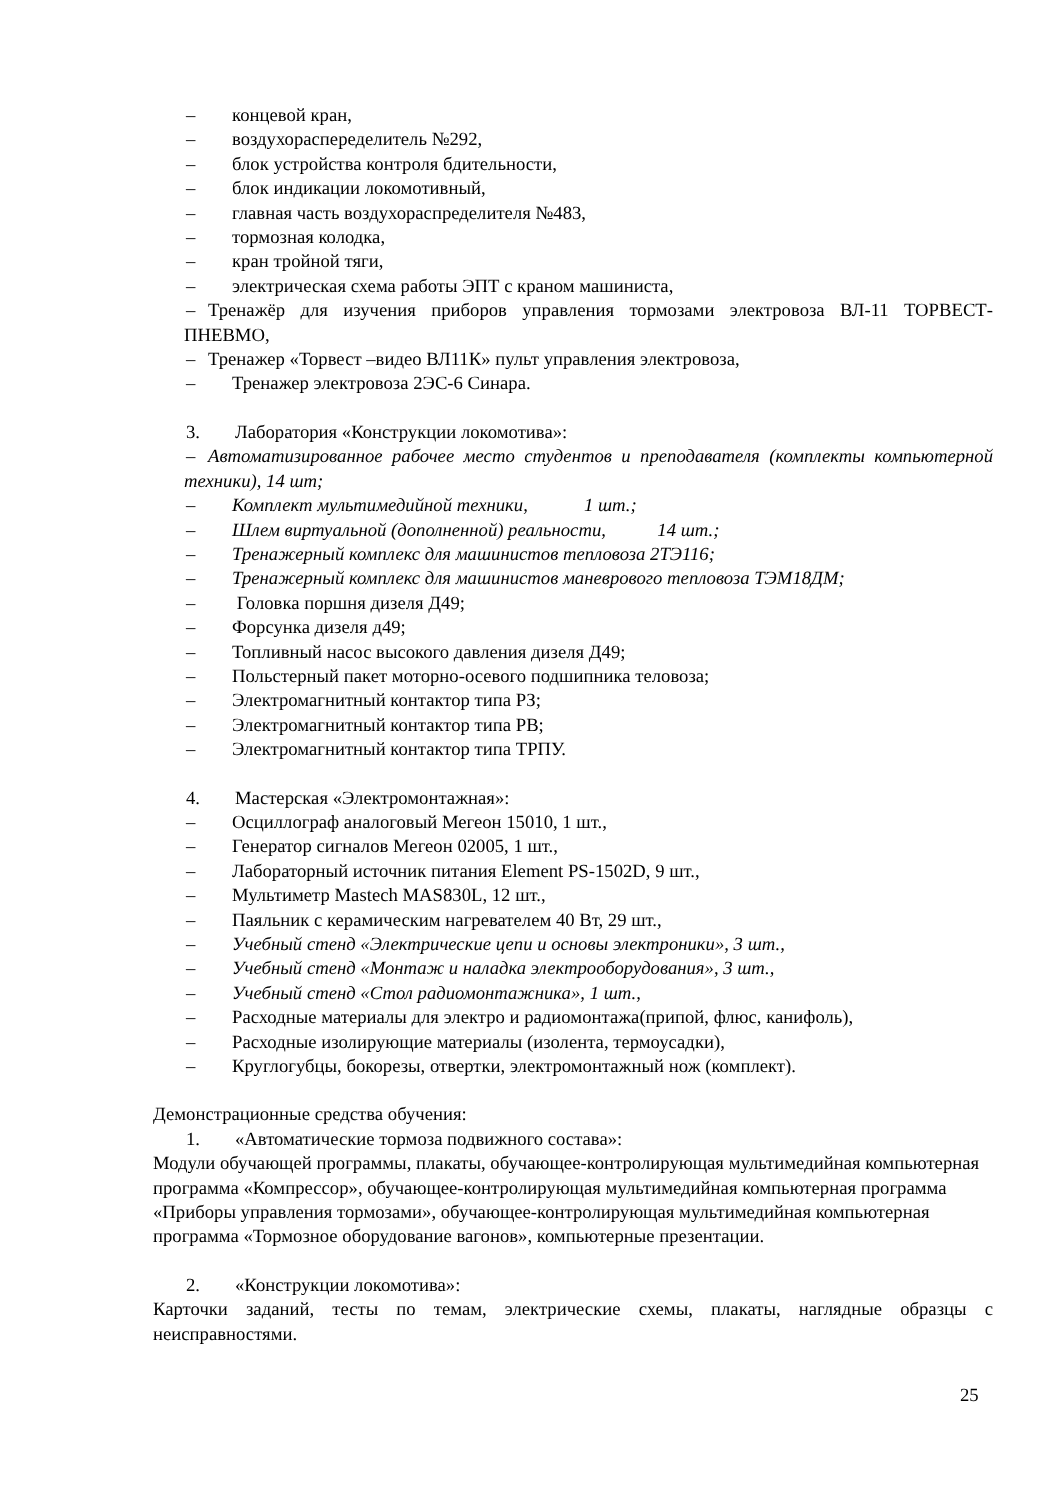– концевой кран,
– воздухораспеределитель №292,
– блок устройства контроля бдительности,
– блок индикации локомотивный,
– главная часть воздухораспределителя №483,
– тормозная колодка,
– кран тройной тяги,
– электрическая схема работы ЭПТ с краном машиниста,
– Тренажёр для изучения приборов управления тормозами электровоза ВЛ-11 ТОРВЕСТ-ПНЕВМО,
– Тренажер «Торвест –видео ВЛ11К» пульт управления электровоза,
– Тренажер электровоза 2ЭС-6 Синара.
3. Лаборатория «Конструкции локомотива»:
– Автоматизированное рабочее место студентов и преподавателя (комплекты компьютерной техники), 14 шт;
– Комплект мультимедийной техники, 1 шт.;
– Шлем виртуальной (дополненной) реальности, 14 шт.;
– Тренажерный комплекс для машинистов тепловоза 2ТЭ116;
– Тренажерный комплекс для машинистов маневрового тепловоза ТЭМ18ДМ;
– Головка поршня дизеля Д49;
– Форсунка дизеля д49;
– Топливный насос высокого давления дизеля Д49;
– Польстерный пакет моторно-осевого подшипника теловоза;
– Электромагнитный контактор типа РЗ;
– Электромагнитный контактор типа РВ;
– Электромагнитный контактор типа ТРПУ.
4. Мастерская «Электромонтажная»:
– Осциллограф аналоговый Мегеон 15010, 1 шт.,
– Генератор сигналов Мегеон 02005, 1 шт.,
– Лабораторный источник питания Element PS-1502D, 9 шт.,
– Мультиметр Mastech MAS830L, 12 шт.,
– Паяльник с керамическим нагревателем 40 Вт, 29 шт.,
– Учебный стенд «Электрические цепи и основы электроники», 3 шт.,
– Учебный стенд «Монтаж и наладка электрооборудования», 3 шт.,
– Учебный стенд «Стол радиомонтажника», 1 шт.,
– Расходные материалы для электро и радиомонтажа(припой, флюс, канифоль),
– Расходные изолирующие материалы (изолента, термоусадки),
– Круглогубцы, бокорезы, отвертки, электромонтажный нож (комплект).
Демонстрационные средства обучения:
1. «Автоматические тормоза подвижного состава»:
Модули обучающей программы, плакаты, обучающее-контролирующая мультимедийная компьютерная программа «Компрессор», обучающее-контролирующая мультимедийная компьютерная программа «Приборы управления тормозами», обучающее-контролирующая мультимедийная компьютерная программа «Тормозное оборудование вагонов», компьютерные презентации.
2. «Конструкции локомотива»:
Карточки заданий, тесты по темам, электрические схемы, плакаты, наглядные образцы с неисправностями.
25